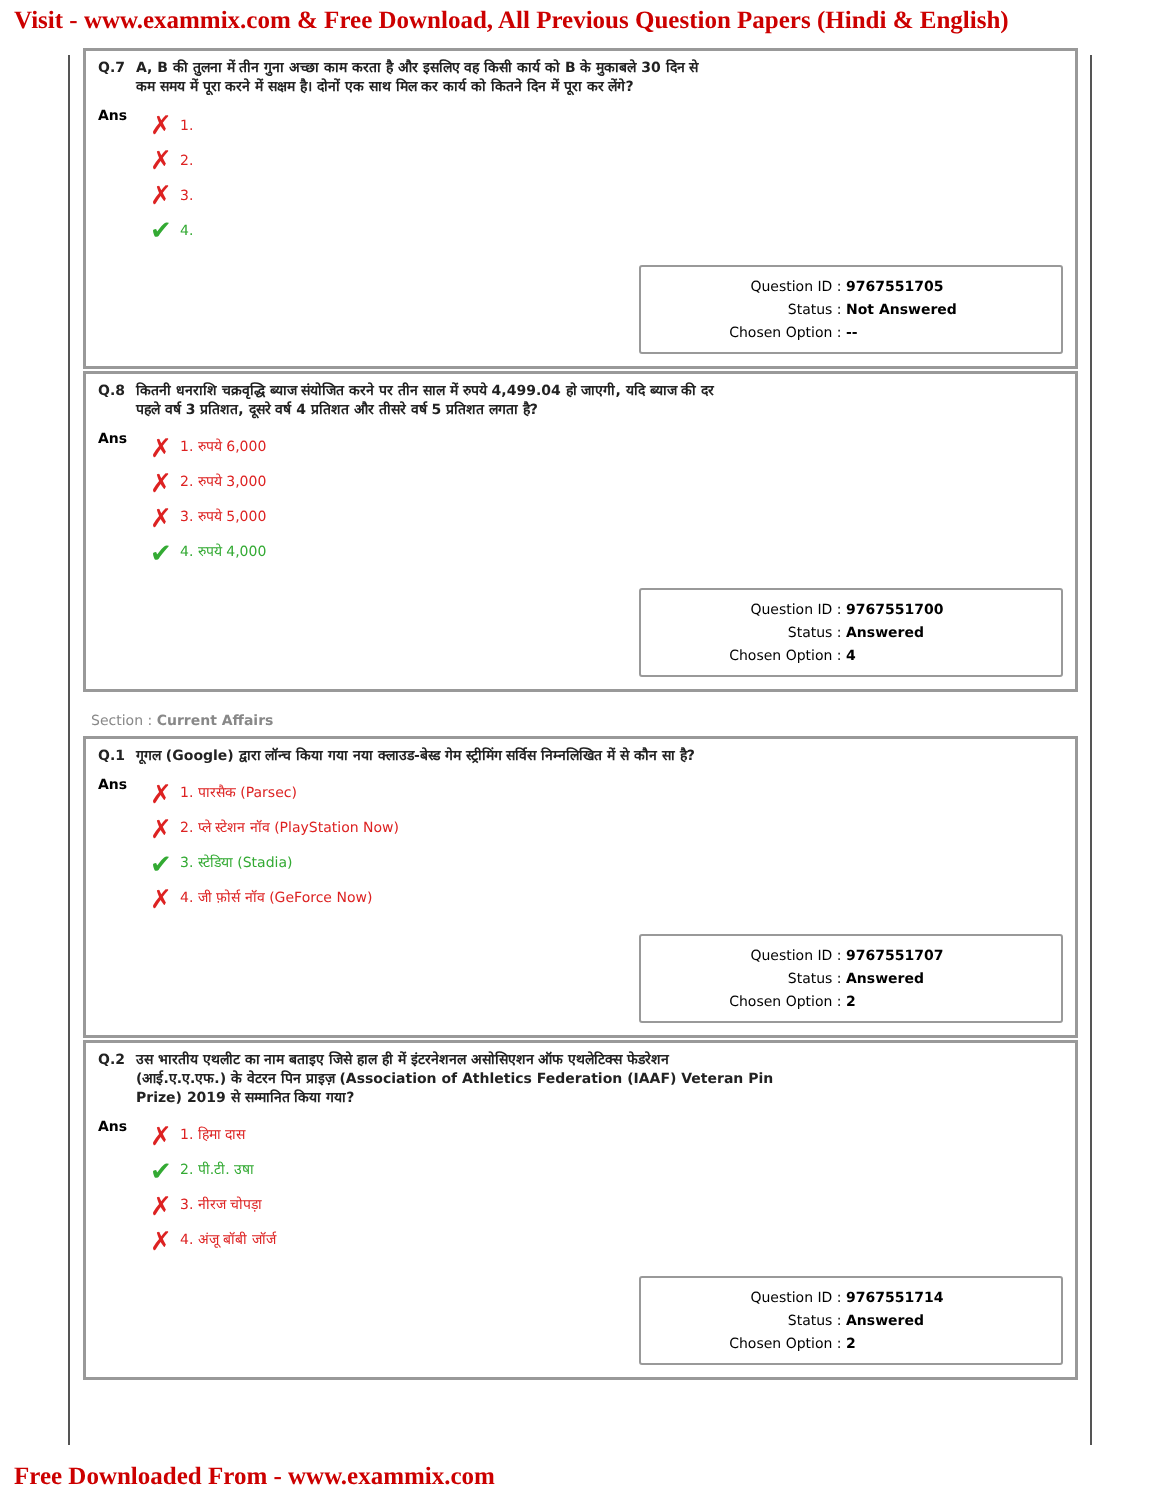Visit - www.exammix.com & Free Download, All Previous Question Papers (Hindi & English)
Q.7 A, B की तुलना में तीन गुना अच्छा काम करता है और इसलिए वह किसी कार्य को B के मुकाबले 30 दिन से
कम समय में पूरा करने में सक्षम है। दोनों एक साथ मिल कर कार्य को कितने दिन में पूरा कर लेंगे?
Ans
✗ 1.
✗ 2.
✗ 3.
✔ 4.
Question ID : 9767551705
Status : Not Answered
Chosen Option : --
Q.8 कितनी धनराशि चक्रवृद्धि ब्याज संयोजित करने पर तीन साल में रुपये 4,499.04 हो जाएगी, यदि ब्याज की दर
पहले वर्ष 3 प्रतिशत, दूसरे वर्ष 4 प्रतिशत और तीसरे वर्ष 5 प्रतिशत लगता है?
Ans
✗ 1. रुपये 6,000
✗ 2. रुपये 3,000
✗ 3. रुपये 5,000
✔ 4. रुपये 4,000
Question ID : 9767551700
Status : Answered
Chosen Option : 4
Section : Current Affairs
Q.1 गूगल (Google) द्वारा लॉन्च किया गया नया क्लाउड-बेस्ड गेम स्ट्रीमिंग सर्विस निम्नलिखित में से कौन सा है?
Ans
✗ 1. पारसैक (Parsec)
✗ 2. प्ले स्टेशन नॉव (PlayStation Now)
✔ 3. स्टेडिया (Stadia)
✗ 4. जी फ़ोर्स नॉव (GeForce Now)
Question ID : 9767551707
Status : Answered
Chosen Option : 2
Q.2 उस भारतीय एथलीट का नाम बताइए जिसे हाल ही में इंटरनेशनल असोसिएशन ऑफ एथलेटिक्स फेडरेशन
(आई.ए.ए.एफ.) के वेटरन पिन प्राइज़ (Association of Athletics Federation (IAAF) Veteran Pin
Prize) 2019 से सम्मानित किया गया?
Ans
✗ 1. हिमा दास
✔ 2. पी.टी. उषा
✗ 3. नीरज चोपड़ा
✗ 4. अंजू बॉबी जॉर्ज
Question ID : 9767551714
Status : Answered
Chosen Option : 2
Free Downloaded From - www.exammix.com